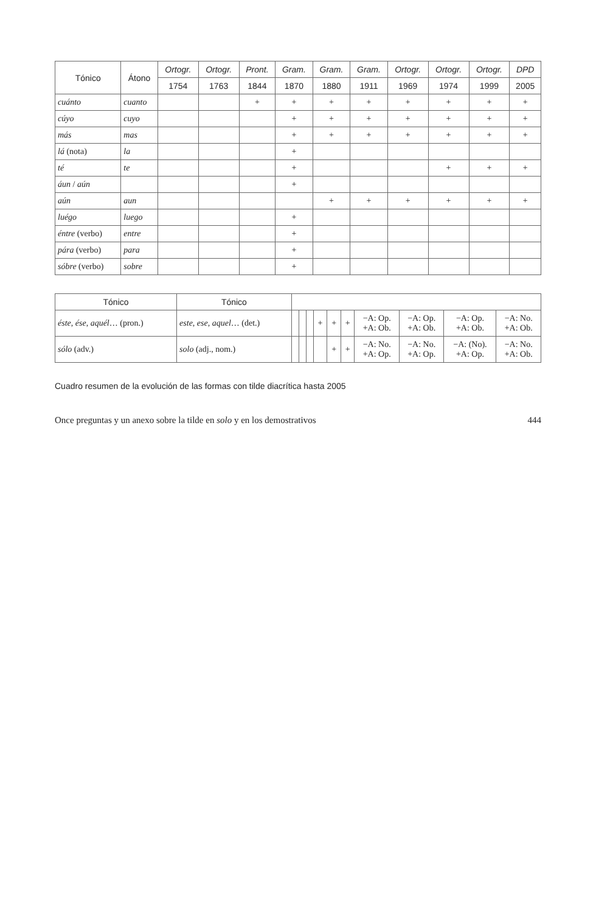| Tónico | Átono | Ortogr. | Ortogr. | Pront. | Gram. | Gram. | Gram. | Ortogr. | Ortogr. | Ortogr. | DPD |
| --- | --- | --- | --- | --- | --- | --- | --- | --- | --- | --- | --- |
| | | 1754 | 1763 | 1844 | 1870 | 1880 | 1911 | 1969 | 1974 | 1999 | 2005 |
| cuánto | cuanto | | | + | + | + | + | + | + | + | + |
| cúyo | cuyo | | | | + | + | + | + | + | + | + |
| más | mas | | | | + | + | + | + | + | + | + |
| lá (nota) | la | | | | + | | | | | | |
| té | te | | | | + | | | | + | + | + |
| áun / aún | | | | | + | | | | | | |
| aún | aun | | | | | + | + | + | + | + | + |
| luégo | luego | | | | + | | | | | | |
| éntre (verbo) | entre | | | | + | | | | | | |
| pára (verbo) | para | | | | + | | | | | | |
| sóbre (verbo) | sobre | | | | + | | | | | | |
| Tónico | Tónico | | | | | | | | | | |
| --- | --- | --- | --- | --- | --- | --- | --- | --- | --- | --- | --- |
| éste , ése , aquél … (pron.) | este , ese , aquel … (det.) | | | | + | + | + | −A: Op. +A: Ob. | −A: Op. +A: Ob. | −A: Op. +A: Ob. | −A: No. +A: Ob. |
| sólo (adv.) | solo (adj., nom.) | | | | | + | + | −A: No. +A: Op. | −A: No. +A: Op. | −A: (No). +A: Op. | −A: No. +A: Ob. |
Cuadro resumen de la evolución de las formas con tilde diacrítica hasta 2005
Once preguntas y un anexo sobre la tilde en solo y en los demostrativos 444